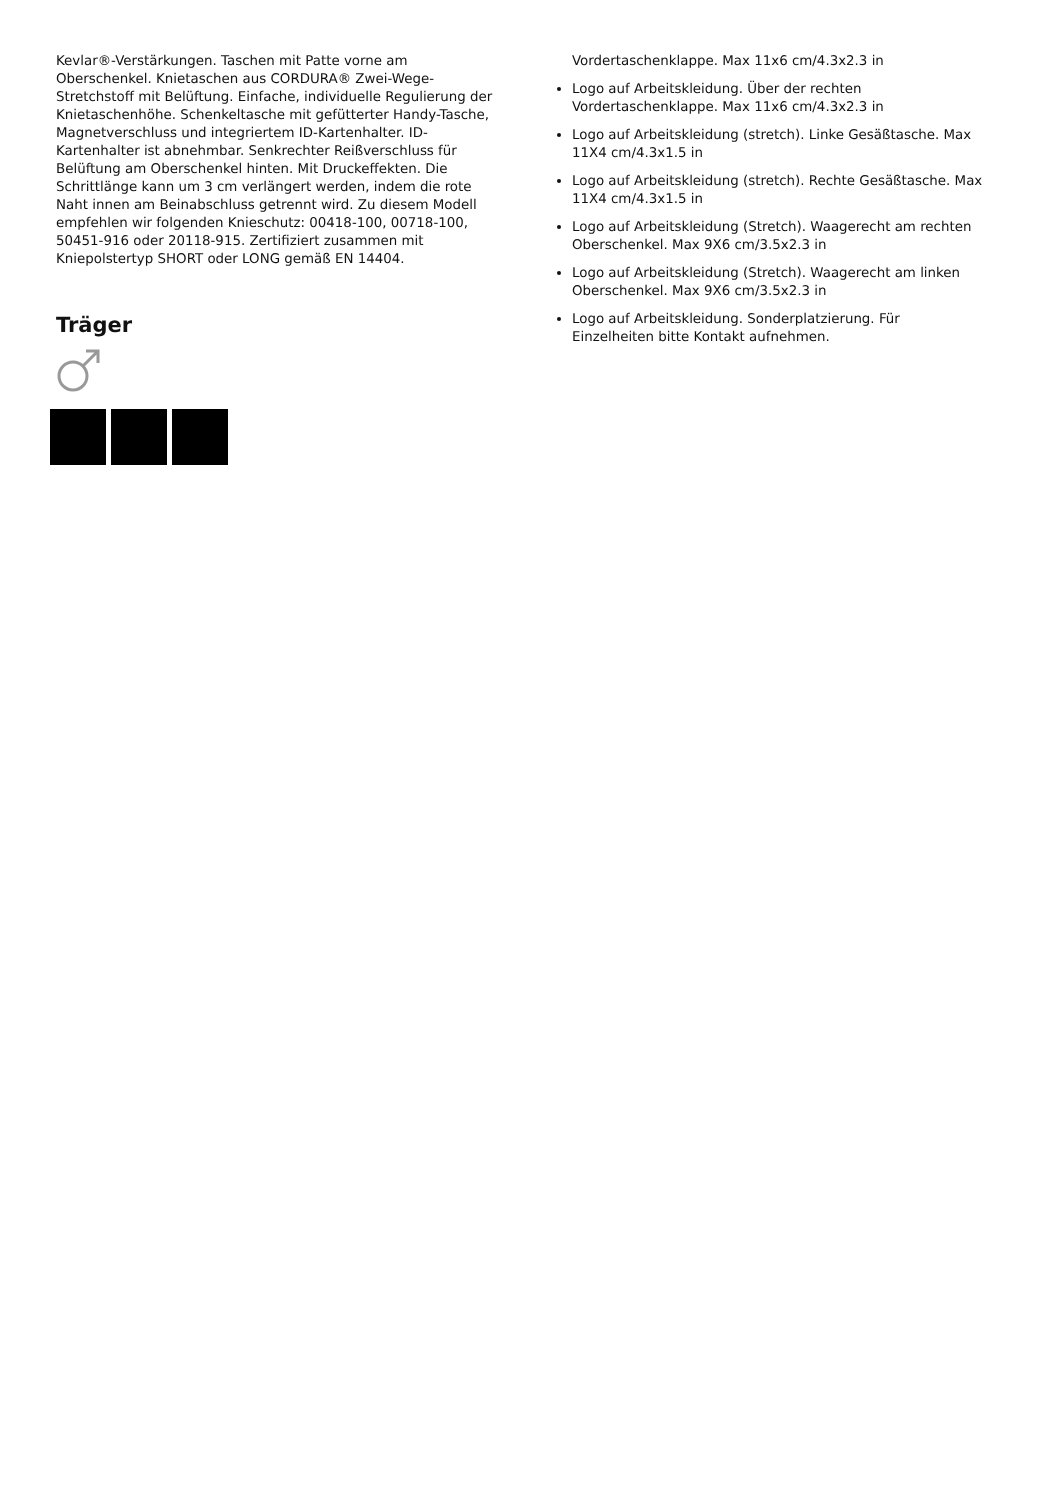Kevlar®-Verstärkungen. Taschen mit Patte vorne am Oberschenkel. Knietaschen aus CORDURA® Zwei-Wege-Stretchstoff mit Belüftung. Einfache, individuelle Regulierung der Knietaschenhöhe. Schenkeltasche mit gefütterter Handy-Tasche, Magnetverschluss und integriertem ID-Kartenhalter. ID-Kartenhalter ist abnehmbar. Senkrechter Reißverschluss für Belüftung am Oberschenkel hinten. Mit Druckeffekten. Die Schrittlänge kann um 3 cm verlängert werden, indem die rote Naht innen am Beinabschluss getrennt wird. Zu diesem Modell empfehlen wir folgenden Knieschutz: 00418-100, 00718-100, 50451-916 oder 20118-915. Zertifiziert zusammen mit Kniepolstertyp SHORT oder LONG gemäß EN 14404.
Träger
Vordertaschenklappe. Max 11x6 cm/4.3x2.3 in
Logo auf Arbeitskleidung. Über der rechten Vordertaschenklappe. Max 11x6 cm/4.3x2.3 in
Logo auf Arbeitskleidung (stretch). Linke Gesäßtasche. Max 11X4 cm/4.3x1.5 in
Logo auf Arbeitskleidung (stretch). Rechte Gesäßtasche. Max 11X4 cm/4.3x1.5 in
Logo auf Arbeitskleidung (Stretch). Waagerecht am rechten Oberschenkel. Max 9X6 cm/3.5x2.3 in
Logo auf Arbeitskleidung (Stretch). Waagerecht am linken Oberschenkel. Max 9X6 cm/3.5x2.3 in
Logo auf Arbeitskleidung. Sonderplatzierung. Für Einzelheiten bitte Kontakt aufnehmen.